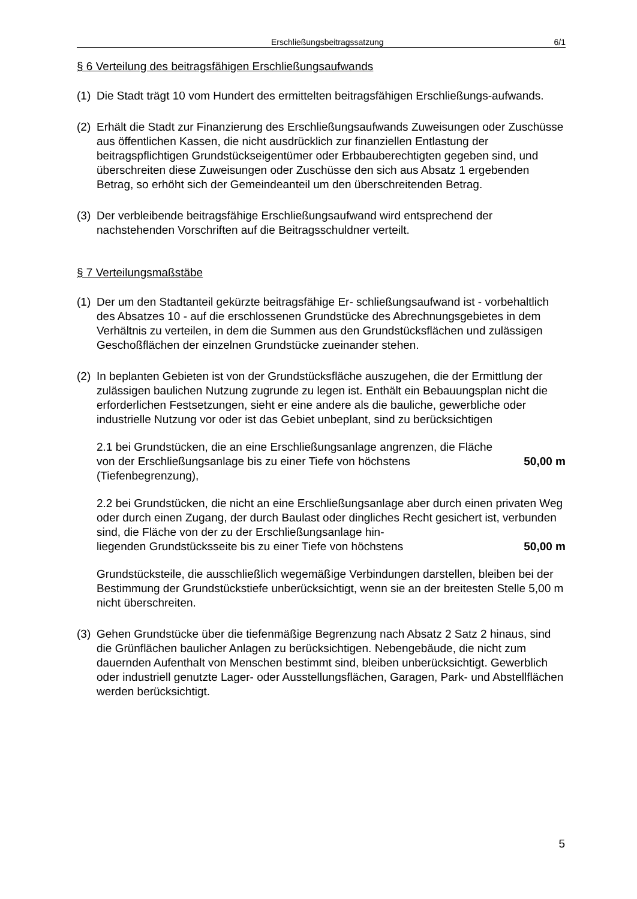Erschließungsbeitragssatzung 6/1
§ 6 Verteilung des beitragsfähigen Erschließungsaufwands
(1)
Die Stadt trägt 10 vom Hundert des ermittelten beitragsfähigen Erschließungs-aufwands.
(2)
Erhält die Stadt zur Finanzierung des Erschließungsaufwands Zuweisungen oder Zuschüsse aus öffentlichen Kassen, die nicht ausdrücklich zur finanziellen Entlastung der beitragspflichtigen Grundstückseigentümer oder Erbbauberechtigten gegeben sind, und überschreiten diese Zuweisungen oder Zuschüsse den sich aus Absatz 1 ergebenden Betrag, so erhöht sich der Gemeindeanteil um den überschreitenden Betrag.
(3)
Der verbleibende beitragsfähige Erschließungsaufwand wird entsprechend der nachstehenden Vorschriften auf die Beitragsschuldner verteilt.
§ 7 Verteilungsmaßstäbe
(1)
Der um den Stadtanteil gekürzte beitragsfähige Er- schließungsaufwand ist - vorbehaltlich des Absatzes 10 - auf die erschlossenen Grundstücke des Abrechnungsgebietes in dem Verhältnis zu verteilen, in dem die Summen aus den Grundstücksflächen und zulässigen Geschoßflächen der einzelnen Grundstücke zueinander stehen.
(2)
In beplanten Gebieten ist von der Grundstücksfläche auszugehen, die der Ermittlung der zulässigen baulichen Nutzung zugrunde zu legen ist. Enthält ein Bebauungsplan nicht die erforderlichen Festsetzungen, sieht er eine andere als die bauliche, gewerbliche oder industrielle Nutzung vor oder ist das Gebiet unbeplant, sind zu berücksichtigen
2.1 bei Grundstücken, die an eine Erschließungsanlage angrenzen, die Fläche
von der Erschließungsanlage bis zu einer Tiefe von höchstens 50,00 m
(Tiefenbegrenzung),
2.2 bei Grundstücken, die nicht an eine Erschließungsanlage aber durch einen privaten Weg oder durch einen Zugang, der durch Baulast oder dingliches Recht gesichert ist, verbunden sind, die Fläche von der zu der Erschließungsanlage hin-
liegenden Grundstücksseite bis zu einer Tiefe von höchstens 50,00 m
Grundstücksteile, die ausschließlich wegemäßige Verbindungen darstellen, bleiben bei der Bestimmung der Grundstückstiefe unberücksichtigt, wenn sie an der breitesten Stelle 5,00 m nicht überschreiten.
(3)
Gehen Grundstücke über die tiefenmäßige Begrenzung nach Absatz 2 Satz 2 hinaus, sind die Grünflächen baulicher Anlagen zu berücksichtigen. Nebengebäude, die nicht zum dauernden Aufenthalt von Menschen bestimmt sind, bleiben unberücksichtigt. Gewerblich oder industriell genutzte Lager- oder Ausstellungsflächen, Garagen, Park- und Abstellflächen werden berücksichtigt.
5